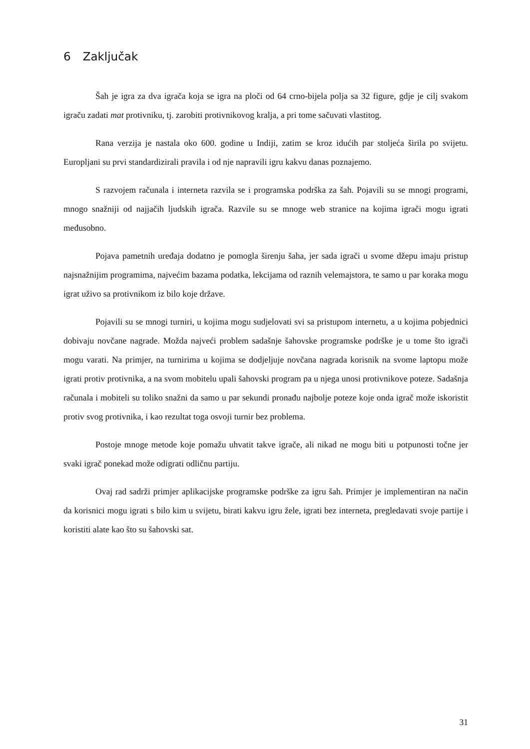6 Zaključak
Šah je igra za dva igrača koja se igra na ploči od 64 crno-bijela polja sa 32 figure, gdje je cilj svakom igraču zadati mat protivniku, tj. zarobiti protivnikovog kralja, a pri tome sačuvati vlastitog.
Rana verzija je nastala oko 600. godine u Indiji, zatim se kroz idućih par stoljeća širila po svijetu. Europljani su prvi standardizirali pravila i od nje napravili igru kakvu danas poznajemo.
S razvojem računala i interneta razvila se i programska podrška za šah. Pojavili su se mnogi programi, mnogo snažniji od najjačih ljudskih igrača. Razvile su se mnoge web stranice na kojima igrači mogu igrati međusobno.
Pojava pametnih uređaja dodatno je pomogla širenju šaha, jer sada igrači u svome džepu imaju pristup najsnažnijim programima, najvećim bazama podatka, lekcijama od raznih velemajstora, te samo u par koraka mogu igrat uživo sa protivnikom iz bilo koje države.
Pojavili su se mnogi turniri, u kojima mogu sudjelovati svi sa pristupom internetu, a u kojima pobjednici dobivaju novčane nagrade. Možda najveći problem sadašnje šahovske programske podrške je u tome što igrači mogu varati. Na primjer, na turnirima u kojima se dodjeljuje novčana nagrada korisnik na svome laptopu može igrati protiv protivnika, a na svom mobitelu upali šahovski program pa u njega unosi protivnikove poteze. Sadašnja računala i mobiteli su toliko snažni da samo u par sekundi pronađu najbolje poteze koje onda igrač može iskoristit protiv svog protivnika, i kao rezultat toga osvoji turnir bez problema.
Postoje mnoge metode koje pomažu uhvatit takve igrače, ali nikad ne mogu biti u potpunosti točne jer svaki igrač ponekad može odigrati odličnu partiju.
Ovaj rad sadrži primjer aplikacijske programske podrške za igru šah. Primjer je implementiran na način da korisnici mogu igrati s bilo kim u svijetu, birati kakvu igru žele, igrati bez interneta, pregledavati svoje partije i koristiti alate kao što su šahovski sat.
31